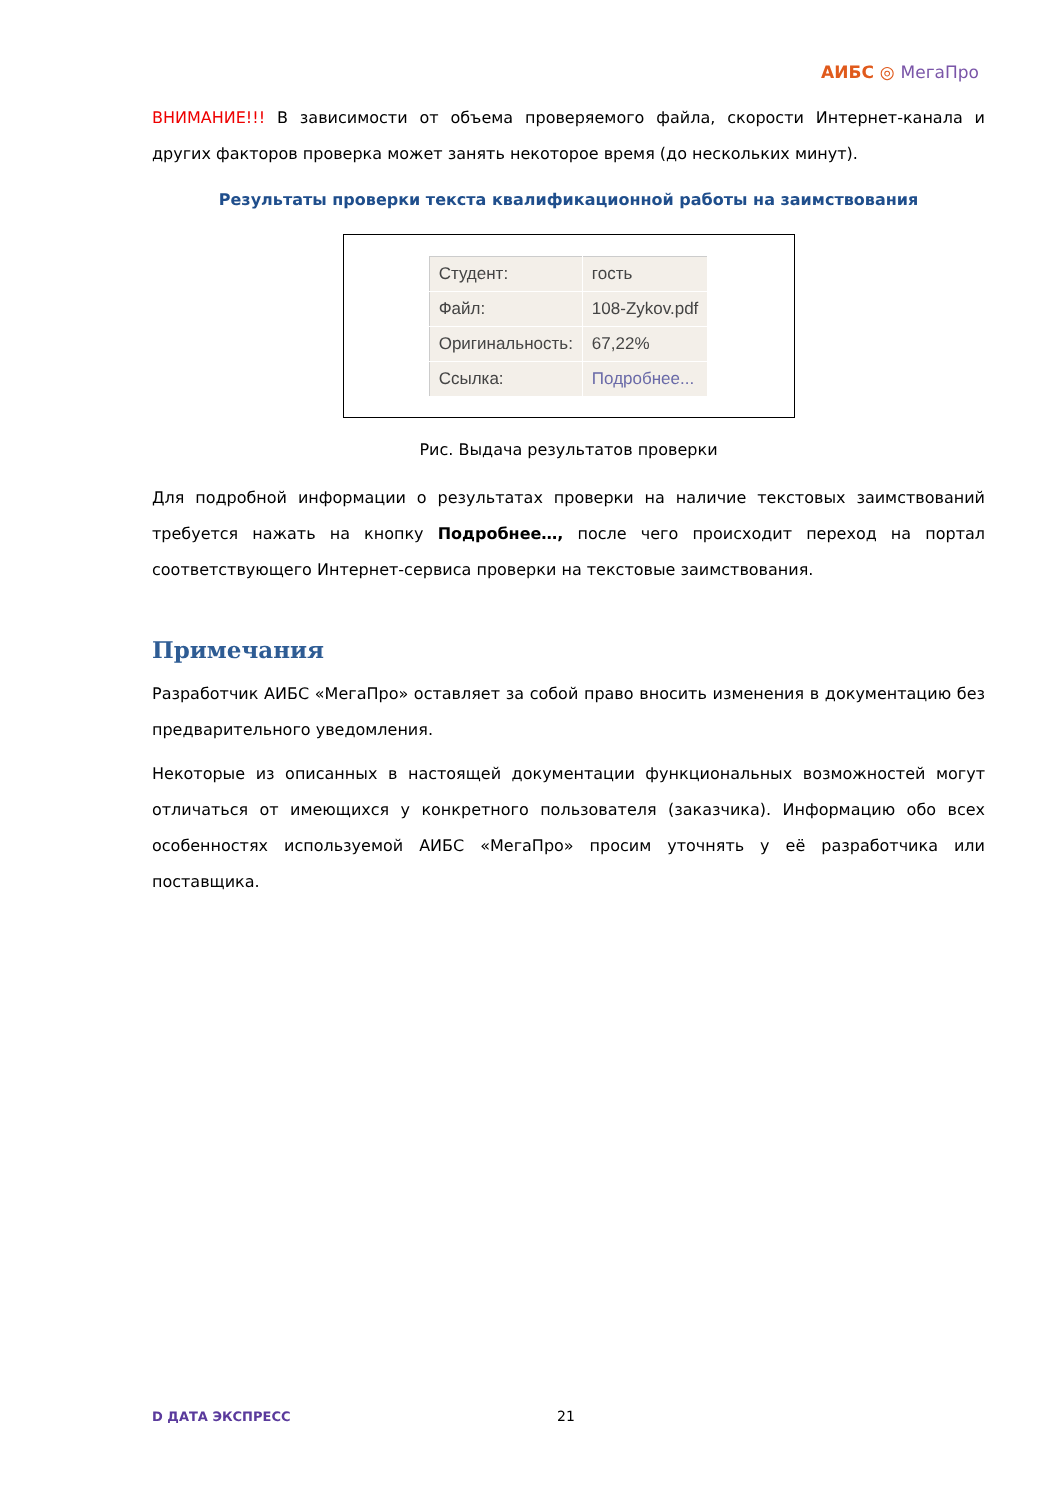АИБС ◎ МегаПро
ВНИМАНИЕ!!! В зависимости от объема проверяемого файла, скорости Интернет-канала и других факторов проверка может занять некоторое время (до нескольких минут).
Результаты проверки текста квалификационной работы на заимствования
| Студент: | гость |
| Файл: | 108-Zykov.pdf |
| Оригинальность: | 67,22% |
| Ссылка: | Подробнее... |
Рис. Выдача результатов проверки
Для подробной информации о результатах проверки на наличие текстовых заимствований требуется нажать на кнопку Подробнее…, после чего происходит переход на портал соответствующего Интернет-сервиса проверки на текстовые заимствования.
Примечания
Разработчик АИБС «МегаПро» оставляет за собой право вносить изменения в документацию без предварительного уведомления.
Некоторые из описанных в настоящей документации функциональных возможностей могут отличаться от имеющихся у конкретного пользователя (заказчика). Информацию обо всех особенностях используемой АИБС «МегаПро» просим уточнять у её разработчика или поставщика.
D ДАТА ЭКСПРЕСС 21